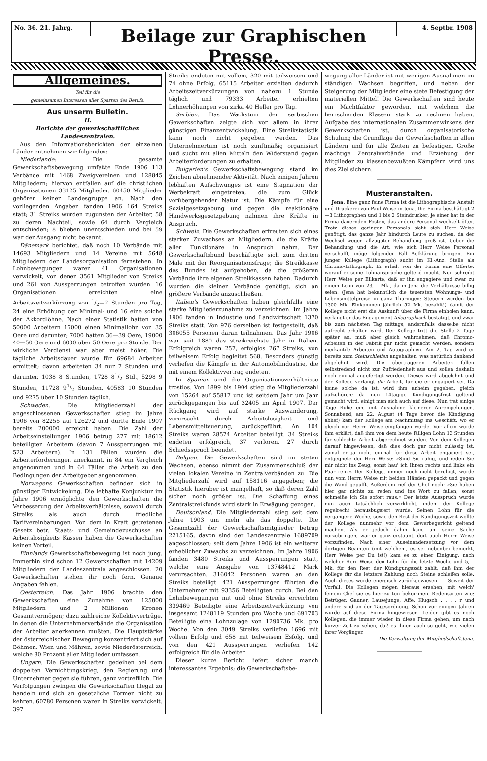No. 36. 21. Jahrg.
Beilage zur Graphischen Presse.
4. Septbr. 1908
Allgemeines.
Teil für die
gemeinsamen Interessen aller Sparten des Berufs.
Aus unserm Bulletin.
II.
Berichte der gewerkschaftlichen Landeszentralen.
Aus den Informationsberichten der einzelnen Länder entnehmen wir folgendes:
Niederlande: Die gesamte Gewerkschaftsbewegung umfaßte Ende 1906 113 Verbände mit 1468 Zweigvereinen und 128845 Mitgliedern; hiervon entfallen auf die christlichen Organisationen 33125 Mitglieder. 60450 Mitglieder gehören keiner Landesgruppe an. Nach den vorliegenden Angaben fanden 1906 164 Streiks statt; 31 Streiks wurden zugunsten der Arbeiter, 58 zu deren Nachteil, sowie 64 durch Vergleich entschieden; 8 blieben unentschieden und bei 59 war der Ausgang nicht bekannt.
Dänemark berichtet, daß noch 10 Verbände mit 14693 Mitgliedern und 14 Vereine mit 5648 Mitgliedern der Landesorganisation fernstehen. In Lohnbewegungen waren 41 Organisationen verwickelt, von denen 3561 Mitglieder von Streiks und 261 von Aussperrungen betroffen wurden. 16 Organisationen erreichten eine Arbeitszeitverkürzung von 1/2—2 Stunden pro Tag, 24 eine Erhöhung der Minimal- und 16 eine solche der Akkordlöhne. Nach einer Statistik hatten von 50000 Arbeitern 17000 einen Minimallohn von 35 Oere und darunter; 7000 hatten 36—39 Oere, 19000 40—50 Oere und 6000 über 50 Oere pro Stunde. Der wirkliche Verdienst war aber meist höher. Die tägliche Arbeitsdauer wurde für 69684 Arbeiter ermittelt; davon arbeiteten 34 nur 7 Stunden und darunter, 1038 8 Stunden, 1728 81/2 Std., 5298 9 Stunden, 11728 91/2 Stunden, 40583 10 Stunden und 9275 über 10 Stunden täglich.
Schweden. Die Mitgliederzahl der angeschlossenen Gewerkschaften stieg im Jahre 1906 von 82255 auf 126272 und dürfte Ende 1907 bereits 200000 erreicht haben. Die Zahl der Arbeitseinstellungen 1906 betrug 277 mit 18612 beteiligten Arbeitern (davon 7 Aussperrungen mit 523 Arbeitern). In 131 Fällen wurden die Arbeiterforderungen anerkannt, in 84 ein Vergleich angenommen und in 64 Fällen die Arbeit zu den Bedingungen der Arbeitgeber angenommen.
Norwegens Gewerkschaften befinden sich in günstiger Entwickelung. Die lebhafte Konjunktur im Jahre 1906 ermöglichte den Gewerkschaften die Verbesserung der Arbeitsverhältnisse, sowohl durch Streiks als auch durch friedliche Tarifvereinbarungen. Von dem in Kraft getretenen Gesetz betr. Staats- und Gemeindezuschüsse an Arbeitslosigkeits Kassen haben die Gewerkschaften keinen Vorteil.
Finnlands Gewerkschaftsbewegung ist noch jung. Immerhin sind schon 12 Gewerkschaften mit 14209 Mitgliedern der Landeszentrale angeschlossen. 20 Gewerkschaften stehen ihr noch fern. Genaue Angaben fehlen.
Oesterreich. Das Jahr 1906 brachte den Gewerkschaften eine Zunahme von 125000 Mitgliedern und 2 Millionen Kronen Gesamtvermögen; dazu zahlreiche Kollektivverträge, in denen die Unternehmerverbände die Organisation der Arbeiter anerkennen mußten. Die Hauptstärke der österreichischen Bewegung konzentriert sich auf Böhmen, Wien und Mähren, sowie Niederösterreich, welche 80 Prozent aller Mitglieder umfassen.
Ungarn. Die Gewerkschaften gedeihen bei dem doppelten Vernichtungskrieg, den Regierung und Unternehmer gegen sie führen, ganz vortrefflich. Die Verfolgungen zwingen die Gewerkschaften illegal zu handeln und sich an gesetzliche Formen nicht zu kehren. 60780 Personen waren in Streiks verwickelt. 397
Streiks endeten mit vollem, 320 mit teilweisem und 74 ohne Erfolg. 65115 Arbeiter erzielten dadurch Arbeitszeitverkürzungen von nahezu 1 Stunde täglich und 79333 Arbeiter erhielten Lohnerhöhungen von zirka 40 Heller pro Tag.
Serbien. Das Wachstum der serbischen Gewerkschaften zeigte sich vor allem in ihrer günstigen Finanzentwickelung. Eine Streikstatistik kann noch nicht gegeben werden. Das Unternehmertum ist noch zunftmäßig organisiert und sucht mit allen Mitteln den Widerstand gegen Arbeiterforderungen zu erhalten.
Bulgarien's Gewerkschaftsbewegung stand im Zeichen abnehmender Aktivität. Nach einigen Jahren lebhaften Aufschwunges ist eine Stagnation der Werbekraft eingetreten, die zum Glück vorübergehender Natur ist. Die Kämpfe für eine Sozialgesetzgebung und gegen die reaktionäre Handwerksgesetzgebung nahmen ihre Kräfte in Anspruch.
Schweiz. Die Gewerkschaften erfreuten sich eines starken Zuwachses an Mitgliedern, die die Kräfte aller Funktionäre in Anspruch nahm. Der Gewerkschaftsbund beschäftigte sich zum dritten Male mit der Reorganisationsfrage; die Streikkasse des Bundes ist aufgehoben, da die größeren Verbände ihre eigenen Streikkassen haben. Dadurch wurden die kleinen Verbände genötigt, sich an größere Verbände anzuschließen.
Italien's Gewerkschaften haben gleichfalls eine starke Mitgliederzunahme zu verzeichnen. Im Jahre 1906 fanden in Industrie und Landwirtschaft 1370 Streiks statt. Von 976 derselben ist festgestellt, daß 306055 Personen daran teilnahmen. Das Jahr 1906 war seit 1880 das streikreichste Jahr in Italien. Erfolgreich waren 257, erfolglos 267 Streiks, von teilweisem Erfolg begleitet 568. Besonders günstig verliefen die Kämpfe in der Automobilindustrie, die mit einem Kollektivvertrag endeten.
In Spanien sind die Organisationsverhältnisse trostlos. Von 1899 bis 1904 stieg die Mitgliederzahl von 15264 auf 55817 und ist seitdem Jahr um Jahr zurückgegangen bis auf 32405 im April 1907. Der Rückgang wird auf starke Auswanderung, verursacht durch Arbeitslosigkeit und Lebensmittelteuerung, zurückgeführt. An 104 Streiks waren 28574 Arbeiter beteiligt. 34 Streiks endeten erfolgreich, 37 verloren, 27 durch Schiedsspruch beendet.
Belgien. Die Gewerkschaften sind im steten Wachsen, ebenso nimmt der Zusammenschluß der vielen lokalen Vereine in Zentralverbänden zu. Die Mitgliederzahl wird auf 158116 angegeben; die Statistik hierüber ist mangelhaft, so daß deren Zahl sicher noch größer ist. Die Schaffung eines Zentralstreikfonds wird stark in Erwägung gezogen.
Deutschland. Die Mitgliederzahl stieg seit dem Jahre 1903 um mehr als das doppelte. Die Gesamtzahl der Gewerkschaftsmitglieder betrug 2215165, davon sind der Landeszentrale 1689709 angeschlossen; seit dem Jahre 1906 ist ein weiterer erheblicher Zuwachs zu verzeichnen. Im Jahre 1906 fanden 3480 Streiks und Aussperrungen statt, welche eine Ausgabe von 13748412 Mark verursachten. 316042 Personen waren an den Streiks beteiligt. 421 Aussperrungen führten die Unternehmer mit 93356 Beteiligten durch. Bei den Lohnbewegungen mit und ohne Streiks erreichten 339469 Beteiligte eine Arbeitszeitverkürzung von insgesamt 1248119 Stunden pro Woche und 691703 Beteiligte eine Lohnzulage von 1290736 Mk. pro Woche. Von den 3049 Streiks verliefen 1696 mit vollem Erfolg und 658 mit teilweisem Esfolg, und von den 421 Aussperrungen verliefen 142 erfolgreich für die Arbeiter.
Dieser kurze Bericht liefert sicher manch interessantes Ergebnis; die Gewerkschaftsbe-
wegung aller Länder ist mit wenigen Ausnahmen im ständigen Wachsen begriffen, und neben der Steigerung der Mitglieder eine stete Befestigung der materiellen Mittel! Die Gewerkschaften sind heute ein Machtfaktor geworden, mit welchem die herrschenden Klassen stark zu rechnen haben. Aufgabe des internationalen Zusammenwirkens der Gewerkschaften ist, durch organisatorische Schulung die Grundlage der Gewerkschaften in allen Ländern und für alle Zeiten zu befestigen. Große mächtige Zentralverbände und Erziehung der Mitglieder zu klassenbewußten Kämpfern wird uns dies Ziel sichern.
Musteranstalten.
Jena. Eine ganz feine Firma ist die Lithographische Anstalt und Druckerei von Paul Weise in Jena. Die Firma beschäftigt 2—3 Lithographen und 1 bis 2 Steindrucker; je einer hat in der Firma dauernden Posten, das andere Personal wechselt öfter. Trotz dieses geringen Personals sieht sich Herr Weise genötigt, das ganze Jahr hindurch Leute zu suchen, da der Wechsel wegen allzuguter Behandlung groß ist. Ueber die Behandlung und die Art, wie sich Herr Weise Personal verschafft, möge folgender Fall Aufklärung bringen. Ein junger Kollege (Lithograph) sucht im Kl.-Anz. Stelle als Chromo-Lithograph. Er erhält von der Firma eine Offerte, worauf er seine Lohnansprüche geltend macht. Nun schreibt Herr Weise per Eilkarte, daß er ihn engagiere und zwar zu einem Lohn von 23,— Mk., da in Jena die Verhältnisse billig seien. (Jena hat bekanntlich die teuersten Wohnungs- und Lebensmittelpreise in ganz Thüringen; Steuern werden bei 1300 Mk. Einkommen jährlich 52 Mk. bezahlt!) damit der Kollege nicht erst die Auskunft über die Firma einholen kann, verlangt er das Engagement telegraphisch bestätigt, und zwar bis zum nächsten Tag mittags, andernfalls dasselbe nicht aufrecht erhalten wird. Der Kollege tritt die Stelle 2 Tage später an, muß aber gleich wahrnehmen, daß Chromo-Arbeiten in der Fabrik gar nicht gemacht werden, sondern merkantile Arbeiten und Autographien. Am 2. Tag wird er bereits zum Steinschleifen angehalten, was natürlich dankend abgelehnt wird. Die übertragenen Arbeiten fallen selbstredend nicht zur Zufriedenheit aus und sollen deshalb noch einmal angefertigt werden. Dieses wird abgelehnt und der Kollege verlangt die Arbeit, für die er engagiert sei. Da keine solche da ist, wird ihm anheim gegeben, gleich aufzuhören; da nun 14tägige Kündigungsfrist geltend gemacht wird, einigt man sich auch auf diese. Nun trat einige Tage Ruhe ein, mit Ausnahme kleinerer Anrempelungen. Sonnabend, am 22. August (4 Tage bevor die Kündigung ablief) kam der Kollege am Nachmittag ins Geschäft, wo er gleich von Herrn Weise empfangen wurde. Vor allem wurde ihm erklärt, daß ihm von dem heute fälligen Lohn 13 Stunden für schlechte Arbeit abgerechnet würden. Von dem Kollegen darauf hingewiesen, daß dies doch gar nicht zulässig ist, zumal er ja nicht einmal für diese Arbeit engagiert sei, entgegnete der Herr Weise: »Sind Sie ruhig, und reden Sie mir nicht ins Zeug, sonst hau' ich Ihnen rechts und links ein Paar rein.« Der Kollege, immer noch nicht beruhigt, wurde nun vom Herrn Weise mit beiden Händen gepackt und gegen die Wand gepufft. Außerdem rief der Chef noch: »Sie haben hier gar nichts zu reden und ins Wort zu fallen, sonst schmeiße ich Sie sofort raus.« Der letzte Ausspruch wurde nun auch tatsächlich verwirklicht, indem der Kollege regelrecht herausbugsiert wurde. Seinen Lohn für die vergangene Woche, sowie den Rest der Kündigungszeit wollte der Kollege nunmehr vor dem Gewerbegericht geltend machen. Als er jedoch dahin kam, um seine Sache vorzubringen, war er ganz erstaunt, dort auch Herrn Weise vorzufinden. Nach einer Auseinandersetzung vor dem dortigen Beamten (mit welchem, es sei nebenbei bemerkt, Herr Weise per Du ist!) kam es zu einer Einigung, nach welcher Herr Weise den Lohn für die letzte Woche und 5,— Mk. für den Rest der Kündigungszeit zahlt, daß ihm der Kollege für die letztere Zahlung noch Steine schleifen solle. Auch dieses wurde energisch zurückgewiesen. — Soweit der Vorfall. Die Kollegen mögen hieraus ersehen, mit welch' feinem Chef sie es hier zu tun bekommen. Redensarten wie: Betrüger, Gauner, Lausejunge, Affe, Klugsch . . . . r und andere sind an der Tagesordnung. Schon vor einigen Jahren wurde auf diese Firma hingewiesen. Leider gibt es noch Kollegen, die immer wieder in diese Firma gehen, um nach kurzer Zeit zu sehen, daß es ihnen auch so geht, wie vielen ihrer Vorgänger.
Die Verwaltung der Mitgliedschaft Jena.